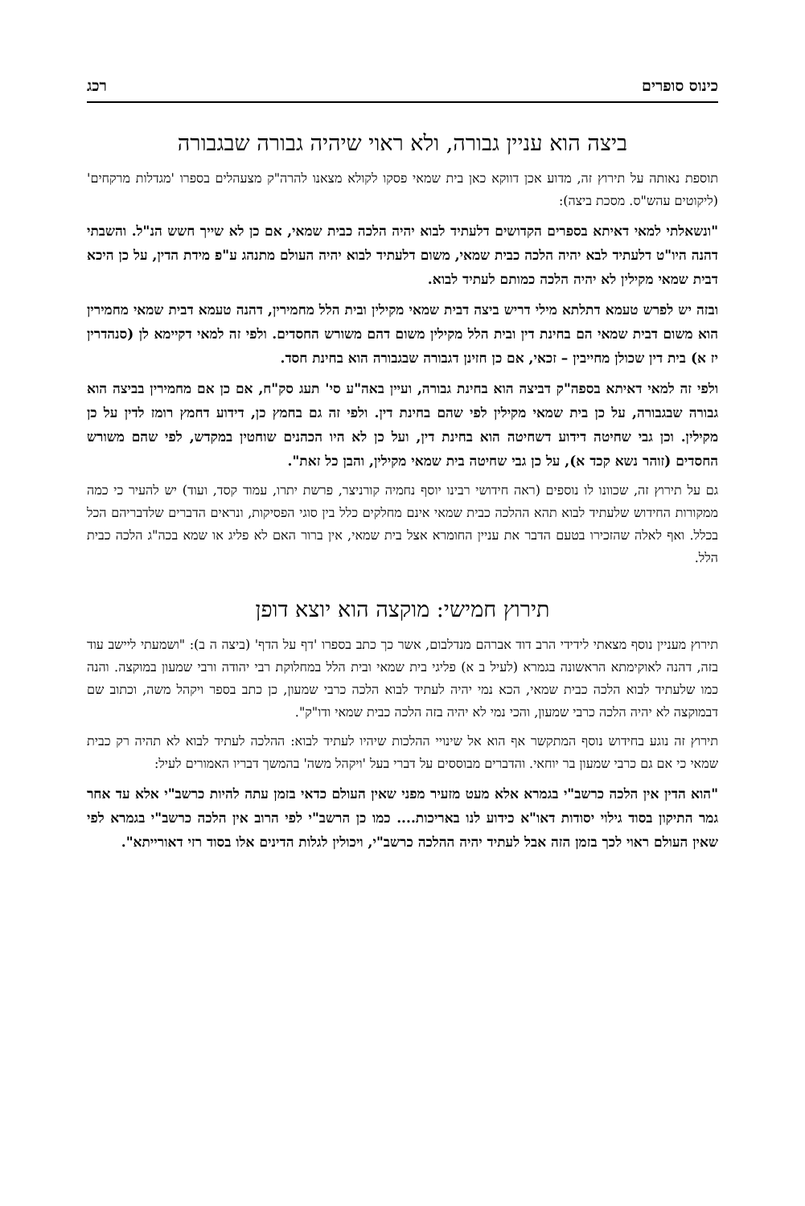כינוס סופרים רכג
ביצה הוא עניין גבורה, ולא ראוי שיהיה גבורה שבגבורה
תוספת נאותה על תירוץ זה, מדוע אכן דווקא כאן בית שמאי פסקו לקולא מצאנו להרה"ק מצעהלים בספרו 'מגדלות מרקחים' (ליקוטים עהש"ס. מסכת ביצה):
"ונשאלתי למאי דאיתא בספרים הקדושים דלעתיד לבוא יהיה הלכה כבית שמאי, אם כן לא שייך חשש הנ"ל. והשבתי דהנה היו"ט דלעתיד לבא יהיה הלכה כבית שמאי, משום דלעתיד לבוא יהיה העולם מתנהג ע"פ מידת הדין, על כן היכא דבית שמאי מקילין לא יהיה הלכה כמותם לעתיד לבוא.
ובזה יש לפרש טעמא דתלתא מילי דריש ביצה דבית שמאי מקילין ובית הלל מחמירין, דהנה טעמא דבית שמאי מחמירין הוא משום דבית שמאי הם בחינת דין ובית הלל מקילין משום דהם משורש החסדים. ולפי זה למאי דקיימא לן (סנהדרין יז א) בית דין שכולן מחייבין – זכאי, אם כן חזינן דגבורה שבגבורה הוא בחינת חסד.
ולפי זה למאי דאיתא בספה"ק דביצה הוא בחינת גבורה, ועיין באה"ע סי' תעג סק"ח, אם כן אם מחמירין בביצה הוא גבורה שבגבורה, על כן בית שמאי מקילין לפי שהם בחינת דין. ולפי זה גם בחמץ כן, דידוע דחמץ רומז לדין על כן מקילין. וכן גבי שחיטה דידוע דשחיטה הוא בחינת דין, ועל כן לא היו הכהנים שוחטין במקדש, לפי שהם משורש החסדים (זוהר נשא קכד א), על כן גבי שחיטה בית שמאי מקילין, והבן כל זאת".
גם על תירוץ זה, שכוונו לו נוספים (ראה חידושי רבינו יוסף נחמיה קורניצר, פרשת יתרו, עמוד קסד, ועוד) יש להעיר כי כמה ממקורות החידוש שלעתיד לבוא תהא ההלכה כבית שמאי אינם מחלקים כלל בין סוגי הפסיקות, ונראים הדברים שלדבריהם הכל בכלל. ואף לאלה שהזכירו בטעם הדבר את עניין החומרא אצל בית שמאי, אין ברור האם לא פליג או שמא בכה"ג הלכה כבית הלל.
תירוץ חמישי: מוקצה הוא יוצא דופן
תירוץ מעניין נוסף מצאתי לידידי הרב דוד אברהם מנדלבום, אשר כך כתב בספרו 'דף על הדף' (ביצה ה ב): "ושמעתי ליישב עוד בזה, דהנה לאוקימתא הראשונה בגמרא (לעיל ב א) פליגי בית שמאי ובית הלל במחלוקת רבי יהודה ורבי שמעון במוקצה. והנה כמו שלעתיד לבוא הלכה כבית שמאי, הכא נמי יהיה לעתיד לבוא הלכה כרבי שמעון, כן כתב בספר ויקהל משה, וכתוב שם דבמוקצה לא יהיה הלכה כרבי שמעון, והכי נמי לא יהיה בזה הלכה כבית שמאי ודו"ק".
תירוץ זה נוגע בחידוש נוסף המתקשר אף הוא אל שינויי ההלכות שיהיו לעתיד לבוא: ההלכה לעתיד לבוא לא תהיה רק כבית שמאי כי אם גם כרבי שמעון בר יוחאי. והדברים מבוססים על דברי בעל 'ויקהל משה' בהמשך דבריו האמורים לעיל:
"הוא הדין אין הלכה כרשב"י בגמרא אלא מעט מזעיר מפני שאין העולם כדאי בזמן עתה להיות כרשב"י אלא עד אחר גמר התיקון בסוד גילוי יסודות דאו"א כידוע לנו באריכות.... כמו כן הרשב"י לפי הרוב אין הלכה כרשב"י בגמרא לפי שאין העולם ראוי לכך בזמן הזה אבל לעתיד יהיה ההלכה כרשב"י, ויכולין לגלות הדינים אלו בסוד רזי דאורייתא".